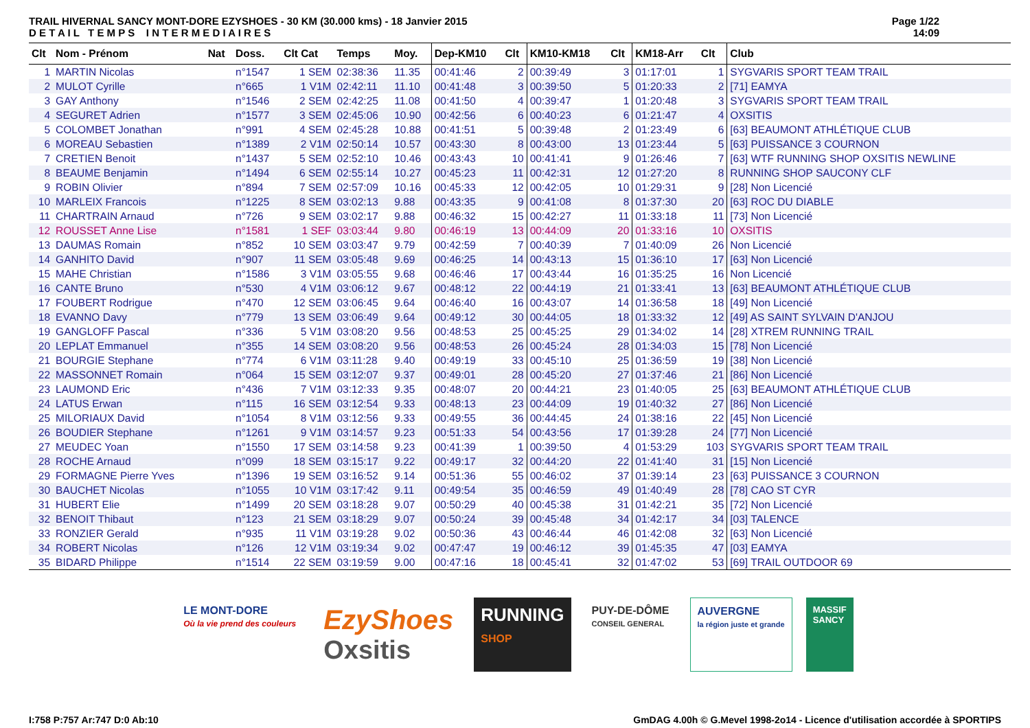TRAIL HIVERNAL SANCY MONT-DORE EZYSHOES - 30 KM (30.000 kms) - 18 Janvier 2015
D E T A I L T E M P S I N T E R M E D I A I R E S
Page 1/22
14:09
| Clt | Nom - Prénom | Nat | Doss. | Clt Cat | Temps | Moy. | Dep-KM10 | Clt | KM10-KM18 | Clt | KM18-Arr | Clt | Club |
| --- | --- | --- | --- | --- | --- | --- | --- | --- | --- | --- | --- | --- | --- |
| 1 | MARTIN Nicolas | | n°1547 | 1 SEM | 02:38:36 | 11.35 | 00:41:46 | 2 | 00:39:49 | 3 | 01:17:01 | 1 | SYGVARIS SPORT TEAM TRAIL |
| 2 | MULOT Cyrille | | n°665 | 1 V1M | 02:42:11 | 11.10 | 00:41:48 | 3 | 00:39:50 | 5 | 01:20:33 | 2 | [71] EAMYA |
| 3 | GAY Anthony | | n°1546 | 2 SEM | 02:42:25 | 11.08 | 00:41:50 | 4 | 00:39:47 | 1 | 01:20:48 | 3 | SYGVARIS SPORT TEAM TRAIL |
| 4 | SEGURET Adrien | | n°1577 | 3 SEM | 02:45:06 | 10.90 | 00:42:56 | 6 | 00:40:23 | 6 | 01:21:47 | 4 | OXSITIS |
| 5 | COLOMBET Jonathan | | n°991 | 4 SEM | 02:45:28 | 10.88 | 00:41:51 | 5 | 00:39:48 | 2 | 01:23:49 | 6 | [63] BEAUMONT ATHLÉTIQUE CLUB |
| 6 | MOREAU Sebastien | | n°1389 | 2 V1M | 02:50:14 | 10.57 | 00:43:30 | 8 | 00:43:00 | 13 | 01:23:44 | 5 | [63] PUISSANCE 3 COURNON |
| 7 | CRETIEN Benoit | | n°1437 | 5 SEM | 02:52:10 | 10.46 | 00:43:43 | 10 | 00:41:41 | 9 | 01:26:46 | 7 | [63] WTF RUNNING SHOP OXSITIS NEWLINE |
| 8 | BEAUME Benjamin | | n°1494 | 6 SEM | 02:55:14 | 10.27 | 00:45:23 | 11 | 00:42:31 | 12 | 01:27:20 | 8 | RUNNING SHOP SAUCONY CLF |
| 9 | ROBIN Olivier | | n°894 | 7 SEM | 02:57:09 | 10.16 | 00:45:33 | 12 | 00:42:05 | 10 | 01:29:31 | 9 | [28] Non Licencié |
| 10 | MARLEIX Francois | | n°1225 | 8 SEM | 03:02:13 | 9.88 | 00:43:35 | 9 | 00:41:08 | 8 | 01:37:30 | 20 | [63] ROC DU DIABLE |
| 11 | CHARTRAIN Arnaud | | n°726 | 9 SEM | 03:02:17 | 9.88 | 00:46:32 | 15 | 00:42:27 | 11 | 01:33:18 | 11 | [73] Non Licencié |
| 12 | ROUSSET Anne Lise | | n°1581 | 1 SEF | 03:03:44 | 9.80 | 00:46:19 | 13 | 00:44:09 | 20 | 01:33:16 | 10 | OXSITIS |
| 13 | DAUMAS Romain | | n°852 | 10 SEM | 03:03:47 | 9.79 | 00:42:59 | 7 | 00:40:39 | 7 | 01:40:09 | 26 | Non Licencié |
| 14 | GANHITO David | | n°907 | 11 SEM | 03:05:48 | 9.69 | 00:46:25 | 14 | 00:43:13 | 15 | 01:36:10 | 17 | [63] Non Licencié |
| 15 | MAHE Christian | | n°1586 | 3 V1M | 03:05:55 | 9.68 | 00:46:46 | 17 | 00:43:44 | 16 | 01:35:25 | 16 | Non Licencié |
| 16 | CANTE Bruno | | n°530 | 4 V1M | 03:06:12 | 9.67 | 00:48:12 | 22 | 00:44:19 | 21 | 01:33:41 | 13 | [63] BEAUMONT ATHLÉTIQUE CLUB |
| 17 | FOUBERT Rodrigue | | n°470 | 12 SEM | 03:06:45 | 9.64 | 00:46:40 | 16 | 00:43:07 | 14 | 01:36:58 | 18 | [49] Non Licencié |
| 18 | EVANNO Davy | | n°779 | 13 SEM | 03:06:49 | 9.64 | 00:49:12 | 30 | 00:44:05 | 18 | 01:33:32 | 12 | [49] AS SAINT SYLVAIN D'ANJOU |
| 19 | GANGLOFF Pascal | | n°336 | 5 V1M | 03:08:20 | 9.56 | 00:48:53 | 25 | 00:45:25 | 29 | 01:34:02 | 14 | [28] XTREM RUNNING TRAIL |
| 20 | LEPLAT Emmanuel | | n°355 | 14 SEM | 03:08:20 | 9.56 | 00:48:53 | 26 | 00:45:24 | 28 | 01:34:03 | 15 | [78] Non Licencié |
| 21 | BOURGIE Stephane | | n°774 | 6 V1M | 03:11:28 | 9.40 | 00:49:19 | 33 | 00:45:10 | 25 | 01:36:59 | 19 | [38] Non Licencié |
| 22 | MASSONNET Romain | | n°064 | 15 SEM | 03:12:07 | 9.37 | 00:49:01 | 28 | 00:45:20 | 27 | 01:37:46 | 21 | [86] Non Licencié |
| 23 | LAUMOND Eric | | n°436 | 7 V1M | 03:12:33 | 9.35 | 00:48:07 | 20 | 00:44:21 | 23 | 01:40:05 | 25 | [63] BEAUMONT ATHLÉTIQUE CLUB |
| 24 | LATUS Erwan | | n°115 | 16 SEM | 03:12:54 | 9.33 | 00:48:13 | 23 | 00:44:09 | 19 | 01:40:32 | 27 | [86] Non Licencié |
| 25 | MILORIAUX David | | n°1054 | 8 V1M | 03:12:56 | 9.33 | 00:49:55 | 36 | 00:44:45 | 24 | 01:38:16 | 22 | [45] Non Licencié |
| 26 | BOUDIER Stephane | | n°1261 | 9 V1M | 03:14:57 | 9.23 | 00:51:33 | 54 | 00:43:56 | 17 | 01:39:28 | 24 | [77] Non Licencié |
| 27 | MEUDEC Yoan | | n°1550 | 17 SEM | 03:14:58 | 9.23 | 00:41:39 | 1 | 00:39:50 | 4 | 01:53:29 | 103 | SYGVARIS SPORT TEAM TRAIL |
| 28 | ROCHE Arnaud | | n°099 | 18 SEM | 03:15:17 | 9.22 | 00:49:17 | 32 | 00:44:20 | 22 | 01:41:40 | 31 | [15] Non Licencié |
| 29 | FORMAGNE Pierre Yves | | n°1396 | 19 SEM | 03:16:52 | 9.14 | 00:51:36 | 55 | 00:46:02 | 37 | 01:39:14 | 23 | [63] PUISSANCE 3 COURNON |
| 30 | BAUCHET Nicolas | | n°1055 | 10 V1M | 03:17:42 | 9.11 | 00:49:54 | 35 | 00:46:59 | 49 | 01:40:49 | 28 | [78] CAO ST CYR |
| 31 | HUBERT Elie | | n°1499 | 20 SEM | 03:18:28 | 9.07 | 00:50:29 | 40 | 00:45:38 | 31 | 01:42:21 | 35 | [72] Non Licencié |
| 32 | BENOIT Thibaut | | n°123 | 21 SEM | 03:18:29 | 9.07 | 00:50:24 | 39 | 00:45:48 | 34 | 01:42:17 | 34 | [03] TALENCE |
| 33 | RONZIER Gerald | | n°935 | 11 V1M | 03:19:28 | 9.02 | 00:50:36 | 43 | 00:46:44 | 46 | 01:42:08 | 32 | [63] Non Licencié |
| 34 | ROBERT Nicolas | | n°126 | 12 V1M | 03:19:34 | 9.02 | 00:47:47 | 19 | 00:46:12 | 39 | 01:45:35 | 47 | [03] EAMYA |
| 35 | BIDARD Philippe | | n°1514 | 22 SEM | 03:19:59 | 9.00 | 00:47:16 | 18 | 00:45:41 | 32 | 01:47:02 | 53 | [69] TRAIL OUTDOOR 69 |
LE MONT-DORE
Où la vie prend des couleurs
EzyShoes
Oxsitis
RUNNING
SHOP
PUY-DE-DÔME
CONSEIL GENERAL
AUVERGNE
la région juste et grande
MASSIF
SANCY
I:758 P:757 Ar:747 D:0 Ab:10 GmDAG 4.00h © G.Mevel 1998-2o14 - Licence d'utilisation accordée à SPORTIPS